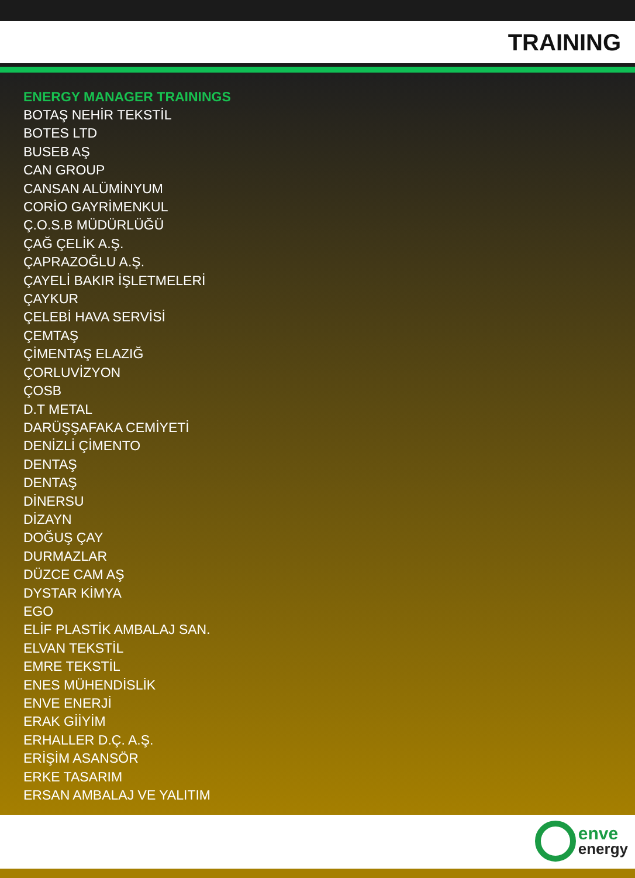TRAINING
ENERGY MANAGER TRAININGS
BOTAŞ NEHİR TEKSTİL
BOTES LTD
BUSEB AŞ
CAN GROUP
CANSAN ALÜMİNYUM
CORİO GAYRİMENKUL
Ç.O.S.B MÜDÜRLÜĞÜ
ÇAĞ ÇELİK A.Ş.
ÇAPRAZOĞLU A.Ş.
ÇAYELİ BAKIR İŞLETMELERİ
ÇAYKUR
ÇELEBİ HAVA SERVİSİ
ÇEMTAŞ
ÇİMENTAŞ ELAZIĞ
ÇORLUVİZYON
ÇOSB
D.T METAL
DARÜŞŞAFAKA CEMİYETİ
DENİZLİ ÇİMENTO
DENTAŞ
DENTAŞ
DİNERSU
DİZAYN
DOĞUŞ ÇAY
DURMAZLAR
DÜZCE CAM AŞ
DYSTAR KİMYA
EGO
ELİF PLASTİK AMBALAJ SAN.
ELVAN TEKSTİL
EMRE TEKSTİL
ENES MÜHENDİSLİK
ENVE ENERJİ
ERAK GİİYİM
ERHALLER D.Ç. A.Ş.
ERİŞİM ASANSÖR
ERKE TASARIM
ERSAN AMBALAJ VE YALITIM
enve
energy